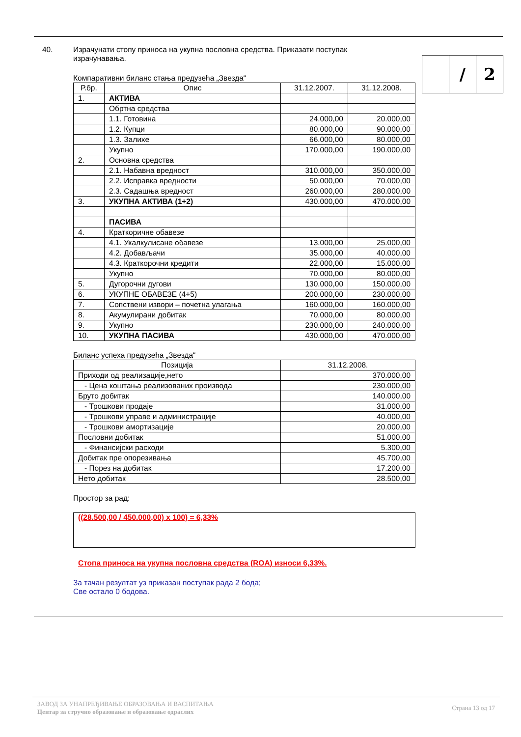/ 2
40. Израчунати стопу приноса на укупна пословна средства. Приказати поступак израчунавања.
Компаративни биланс стања предузећа „Звезда“
| Р.бр. | Опис | 31.12.2007. | 31.12.2008. |
| --- | --- | --- | --- |
| 1. | АКТИВА | | |
| | Обртна средства | | |
| | 1.1. Готовина | 24.000,00 | 20.000,00 |
| | 1.2. Купци | 80.000,00 | 90.000,00 |
| | 1.3. Залихе | 66.000,00 | 80.000,00 |
| | Укупно | 170.000,00 | 190.000,00 |
| 2. | Основна средства | | |
| | 2.1. Набавна вредност | 310.000,00 | 350.000,00 |
| | 2.2. Исправка вредности | 50.000,00 | 70.000,00 |
| | 2.3. Садашња вредност | 260.000,00 | 280.000,00 |
| 3. | УКУПНА АКТИВА (1+2) | 430.000,00 | 470.000,00 |
| | ПАСИВА | | |
| 4. | Краткоричне обавезе | | |
| | 4.1. Укалкулисане обавезе | 13.000,00 | 25.000,00 |
| | 4.2. Добављачи | 35.000,00 | 40.000,00 |
| | 4.3. Краткорочни кредити | 22.000,00 | 15.000,00 |
| | Укупно | 70.000,00 | 80.000,00 |
| 5. | Дугорочни дугови | 130.000,00 | 150.000,00 |
| 6. | УКУПНЕ ОБАВЕЗЕ (4+5) | 200.000,00 | 230.000,00 |
| 7. | Сопствени извори – почетна улагања | 160.000,00 | 160.000,00 |
| 8. | Акумулирани добитак | 70.000,00 | 80.000,00 |
| 9. | Укупно | 230.000,00 | 240.000,00 |
| 10. | УКУПНА ПАСИВА | 430.000,00 | 470.000,00 |
Биланс успеха предузећа „Звезда“
| Позиција | 31.12.2008. |
| --- | --- |
| Приходи од реализације,нето | 370.000,00 |
| - Цена коштања реализованих производа | 230.000,00 |
| Бруто добитак | 140.000,00 |
| - Трошкови продаје | 31.000,00 |
| - Трошкови управе и администрације | 40.000,00 |
| - Трошкови амортизације | 20.000,00 |
| Пословни добитак | 51.000,00 |
| - Финансијски расходи | 5.300,00 |
| Добитак пре опорезивања | 45.700,00 |
| - Порез на добитак | 17.200,00 |
| Нето добитак | 28.500,00 |
Простор за рад:
((28.500,00 / 450.000,00) x 100) = 6,33%
Стопа приноса на укупна пословна средства (ROA) износи 6,33%.
За тачан резултат уз приказан поступак рада 2 бода;
Све остало 0 бодова.
ЗАВОД ЗА УНАПРЕЂИВАЊЕ ОБРАЗОВАЊА И ВАСПИТАЊА
Центар за стручно образовање и образовање одраслих
Страна 13 од 17